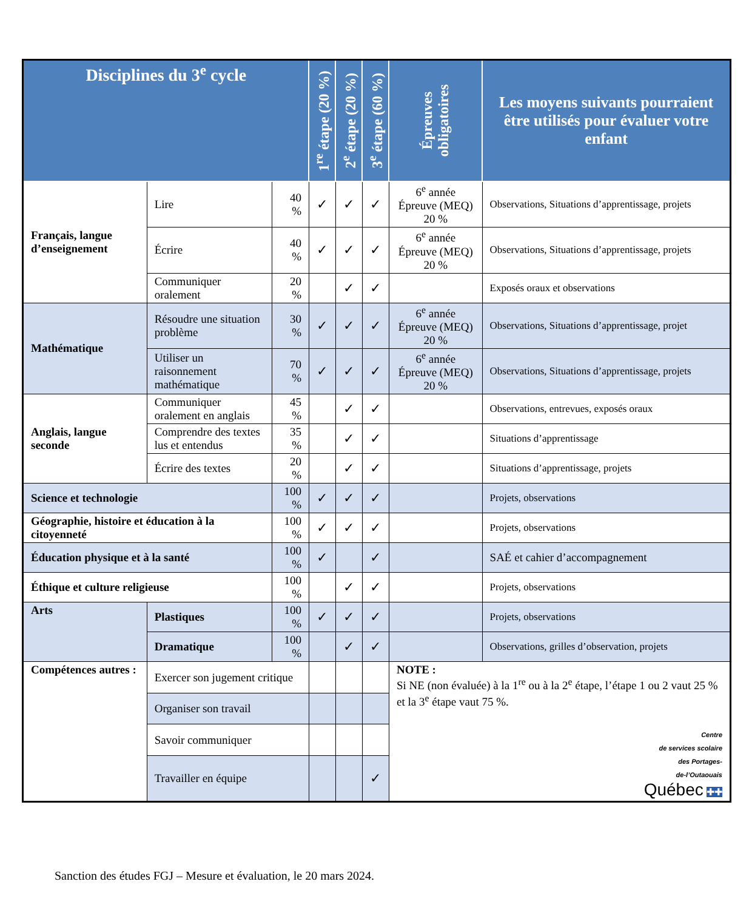| Disciplines du 3<sup>e</sup> cycle | | | 1<sup>re</sup> étape (20 %) | 2<sup>e</sup> étape (20 %) | 3<sup>e</sup> étape (60 %) | Épreuves obligatoires | Les moyens suivants pourraient être utilisés pour évaluer votre enfant |
| --- | --- | --- | --- | --- | --- | --- | --- |
| Français, langue d’enseignement | Lire | 40 % | ✓ | ✓ | ✓ | 6<sup>e</sup> année Épreuve (MEQ) 20 % | Observations, Situations d’apprentissage, projets |
| | Écrire | 40 % | ✓ | ✓ | ✓ | 6<sup>e</sup> année Épreuve (MEQ) 20 % | Observations, Situations d’apprentissage, projets |
| | Communiquer oralement | 20 % | | ✓ | ✓ | | Exposés oraux et observations |
| Mathématique | Résoudre une situation problème | 30 % | ✓ | ✓ | ✓ | 6<sup>e</sup> année Épreuve (MEQ) 20 % | Observations, Situations d’apprentissage, projet |
| | Utiliser un raisonnement mathématique | 70 % | ✓ | ✓ | ✓ | 6<sup>e</sup> année Épreuve (MEQ) 20 % | Observations, Situations d’apprentissage, projets |
| Anglais, langue seconde | Communiquer oralement en anglais | 45 % | | ✓ | ✓ | | Observations, entrevues, exposés oraux |
| | Comprendre des textes lus et entendus | 35 % | | ✓ | ✓ | | Situations d’apprentissage |
| | Écrire des textes | 20 % | | ✓ | ✓ | | Situations d’apprentissage, projets |
| Science et technologie | | 100 % | ✓ | ✓ | ✓ | | Projets, observations |
| Géographie, histoire et éducation à la citoyenneté | | 100 % | ✓ | ✓ | ✓ | | Projets, observations |
| Éducation physique et à la santé | | 100 % | ✓ | | ✓ | | SAÉ et cahier d’accompagnement |
| Éthique et culture religieuse | | 100 % | | ✓ | ✓ | | Projets, observations |
| Arts | Plastiques | 100 % | ✓ | ✓ | ✓ | | Projets, observations |
| | Dramatique | 100 % | | ✓ | ✓ | | Observations, grilles d’observation, projets |
| Compétences autres : | Exercer son jugement critique | | | | | NOTE : Si NE (non évaluée) à la 1<sup>re</sup> ou à la 2<sup>e</sup> étape, l’étape 1 ou 2 vaut 25 % et la 3<sup>e</sup> étape vaut 75 %. Centre de services scolaire des Portages- de-l’Outaouais Québec ✚✚ | |
| | Organiser son travail | | | | | | |
| | Savoir communiquer | | | | | | |
| | Travailler en équipe | | | | ✓ | | |
Sanction des études FGJ – Mesure et évaluation, le 20 mars 2024.